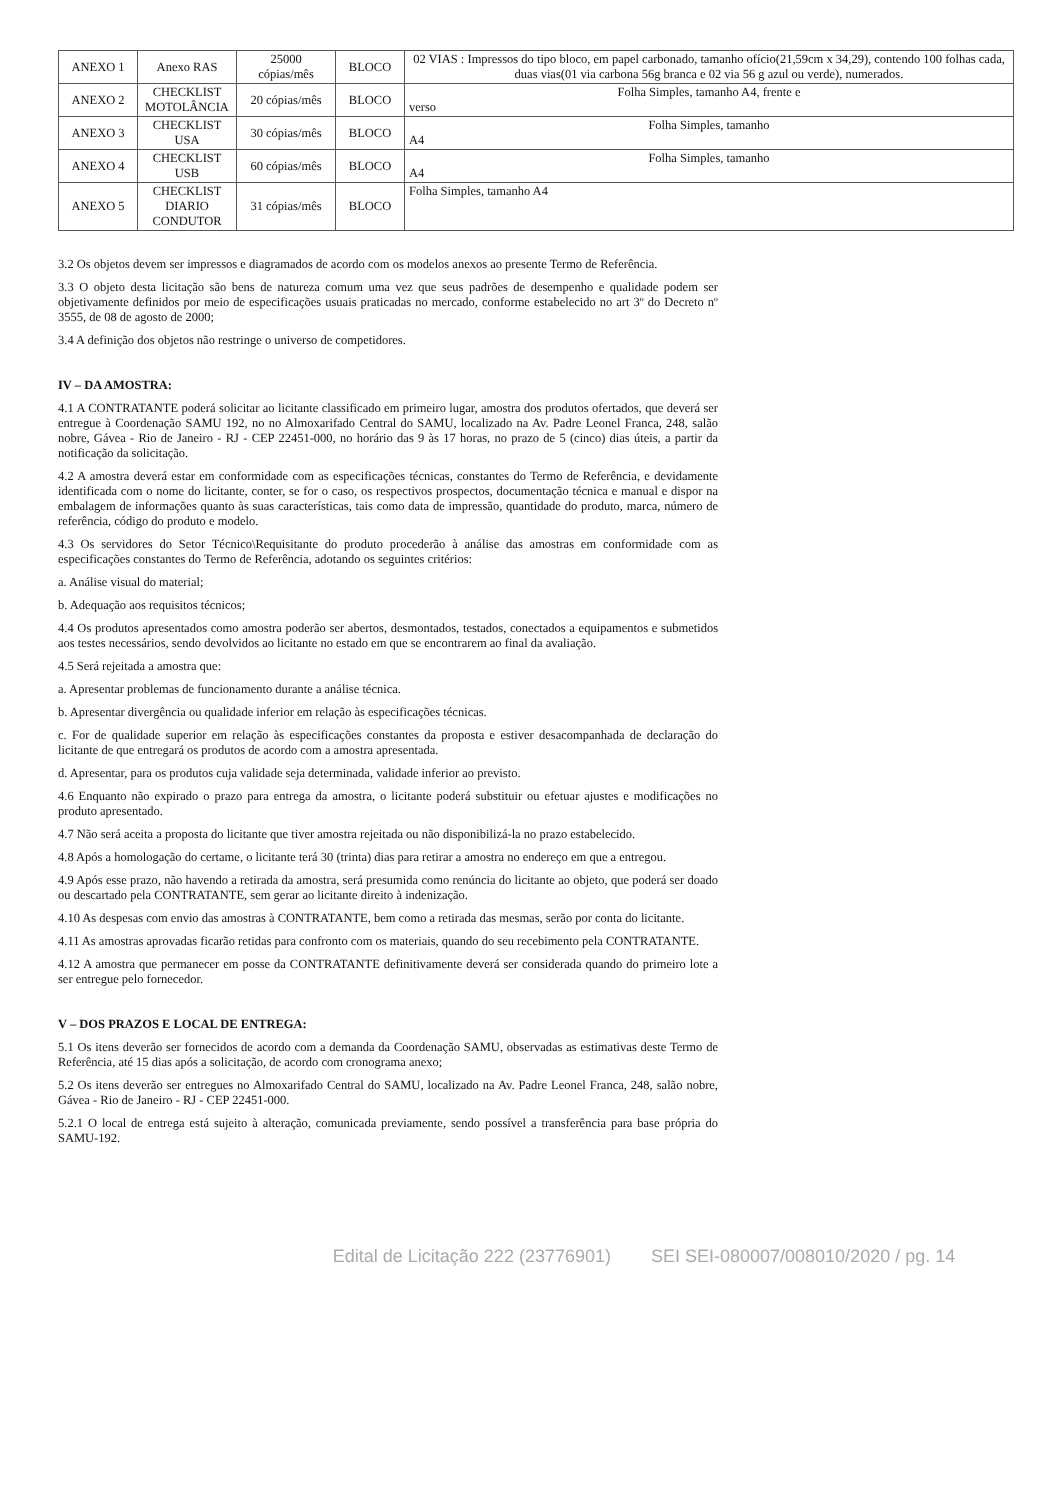| ANEXO 1 | Anexo RAS | 25000 cópias/mês | BLOCO | 02 VIAS : Impressos do tipo bloco, em papel carbonado, tamanho ofício(21,59cm x 34,29), contendo 100 folhas cada, duas vias(01 via carbona 56g branca e 02 via 56 g azul ou verde), numerados. |
| ANEXO 2 | CHECKLIST MOTOLÂNCIA | 20 cópias/mês | BLOCO | Folha Simples, tamanho A4, frente e verso |
| ANEXO 3 | CHECKLIST USA | 30 cópias/mês | BLOCO | Folha Simples, tamanho A4 |
| ANEXO 4 | CHECKLIST USB | 60 cópias/mês | BLOCO | Folha Simples, tamanho A4 |
| ANEXO 5 | CHECKLIST DIARIO CONDUTOR | 31 cópias/mês | BLOCO | Folha Simples, tamanho A4 |
3.2 Os objetos devem ser impressos e diagramados de acordo com os modelos anexos ao presente Termo de Referência.
3.3 O objeto desta licitação são bens de natureza comum uma vez que seus padrões de desempenho e qualidade podem ser objetivamente definidos por meio de especificações usuais praticadas no mercado, conforme estabelecido no art 3º do Decreto nº 3555, de 08 de agosto de 2000;
3.4 A definição dos objetos não restringe o universo de competidores.
IV – DA AMOSTRA:
4.1 A CONTRATANTE poderá solicitar ao licitante classificado em primeiro lugar, amostra dos produtos ofertados, que deverá ser entregue à Coordenação SAMU 192, no no Almoxarifado Central do SAMU, localizado na Av. Padre Leonel Franca, 248, salão nobre, Gávea - Rio de Janeiro - RJ - CEP 22451-000, no horário das 9 às 17 horas, no prazo de 5 (cinco) dias úteis, a partir da notificação da solicitação.
4.2 A amostra deverá estar em conformidade com as especificações técnicas, constantes do Termo de Referência, e devidamente identificada com o nome do licitante, conter, se for o caso, os respectivos prospectos, documentação técnica e manual e dispor na embalagem de informações quanto às suas características, tais como data de impressão, quantidade do produto, marca, número de referência, código do produto e modelo.
4.3 Os servidores do Setor Técnico\Requisitante do produto procederão à análise das amostras em conformidade com as especificações constantes do Termo de Referência, adotando os seguintes critérios:
a. Análise visual do material;
b. Adequação aos requisitos técnicos;
4.4 Os produtos apresentados como amostra poderão ser abertos, desmontados, testados, conectados a equipamentos e submetidos aos testes necessários, sendo devolvidos ao licitante no estado em que se encontrarem ao final da avaliação.
4.5 Será rejeitada a amostra que:
a. Apresentar problemas de funcionamento durante a análise técnica.
b. Apresentar divergência ou qualidade inferior em relação às especificações técnicas.
c. For de qualidade superior em relação às especificações constantes da proposta e estiver desacompanhada de declaração do licitante de que entregará os produtos de acordo com a amostra apresentada.
d. Apresentar, para os produtos cuja validade seja determinada, validade inferior ao previsto.
4.6 Enquanto não expirado o prazo para entrega da amostra, o licitante poderá substituir ou efetuar ajustes e modificações no produto apresentado.
4.7 Não será aceita a proposta do licitante que tiver amostra rejeitada ou não disponibilizá-la no prazo estabelecido.
4.8 Após a homologação do certame, o licitante terá 30 (trinta) dias para retirar a amostra no endereço em que a entregou.
4.9 Após esse prazo, não havendo a retirada da amostra, será presumida como renúncia do licitante ao objeto, que poderá ser doado ou descartado pela CONTRATANTE, sem gerar ao licitante direito à indenização.
4.10 As despesas com envio das amostras à CONTRATANTE, bem como a retirada das mesmas, serão por conta do licitante.
4.11 As amostras aprovadas ficarão retidas para confronto com os materiais, quando do seu recebimento pela CONTRATANTE.
4.12 A amostra que permanecer em posse da CONTRATANTE definitivamente deverá ser considerada quando do primeiro lote a ser entregue pelo fornecedor.
V – DOS PRAZOS E LOCAL DE ENTREGA:
5.1 Os itens deverão ser fornecidos de acordo com a demanda da Coordenação SAMU, observadas as estimativas deste Termo de Referência, até 15 dias após a solicitação, de acordo com cronograma anexo;
5.2 Os itens deverão ser entregues no Almoxarifado Central do SAMU, localizado na Av. Padre Leonel Franca, 248, salão nobre, Gávea - Rio de Janeiro - RJ - CEP 22451-000.
5.2.1 O local de entrega está sujeito à alteração, comunicada previamente, sendo possível a transferência para base própria do SAMU-192.
Edital de Licitação 222 (23776901) SEI SEI-080007/008010/2020 / pg. 14